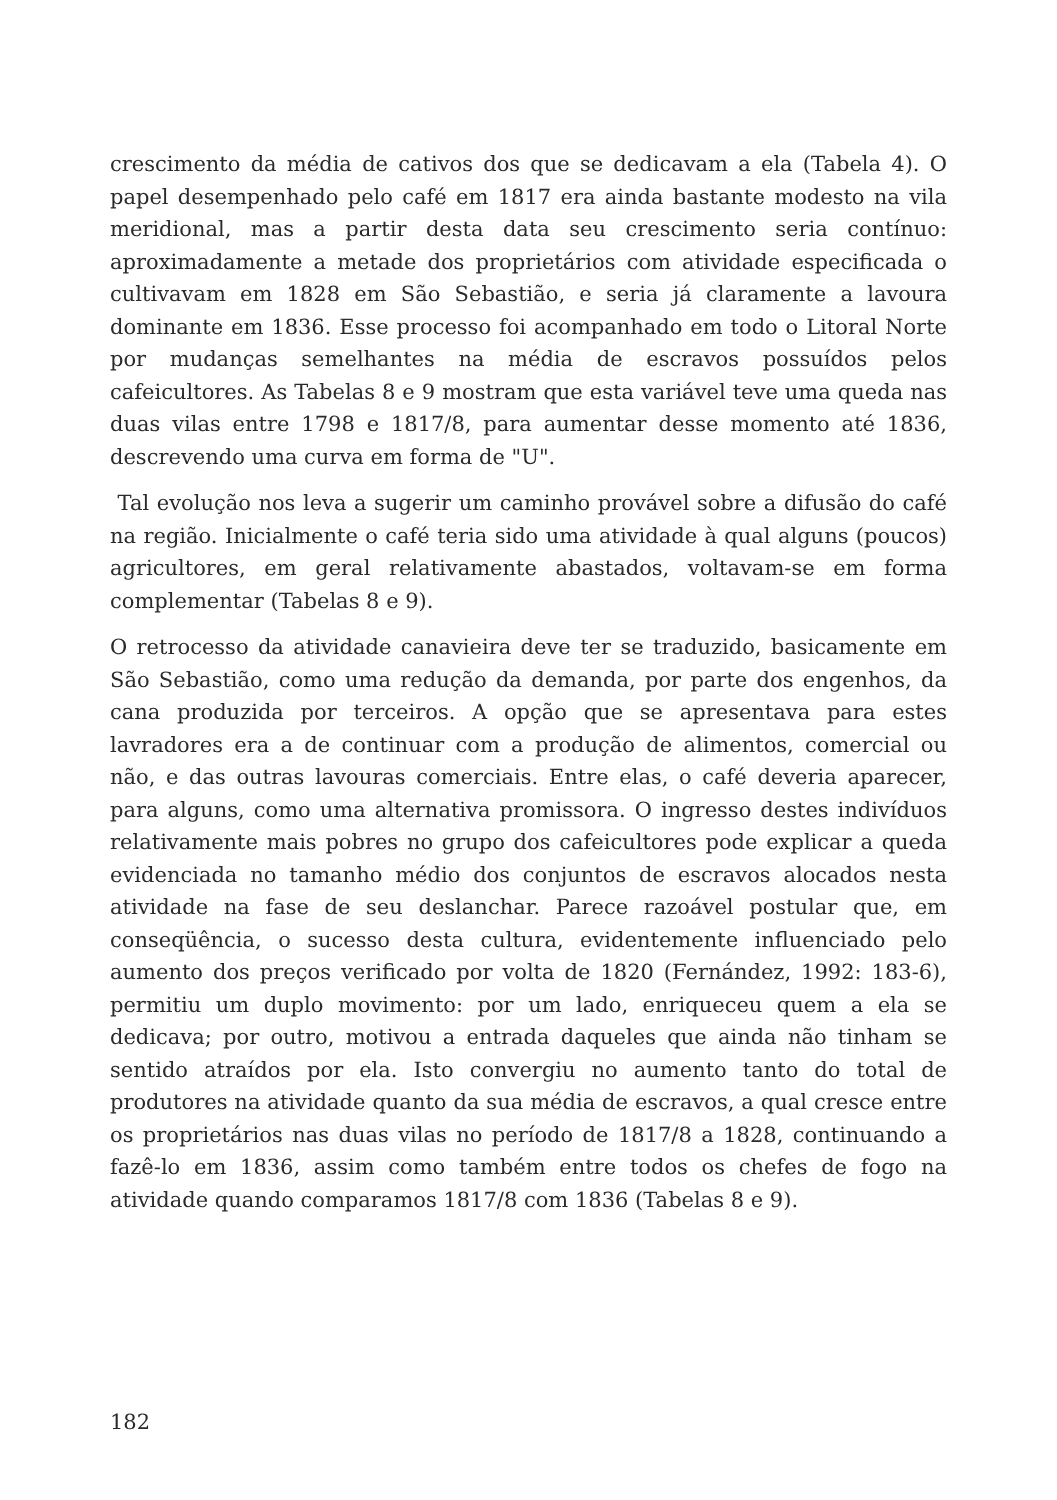crescimento da média de cativos dos que se dedicavam a ela (Tabela 4). O papel desempenhado pelo café em 1817 era ainda bastante modesto na vila meridional, mas a partir desta data seu crescimento seria contínuo: aproximadamente a metade dos proprietários com atividade especificada o cultivavam em 1828 em São Sebastião, e seria já claramente a lavoura dominante em 1836. Esse processo foi acompanhado em todo o Litoral Norte por mudanças semelhantes na média de escravos possuídos pelos cafeicultores. As Tabelas 8 e 9 mostram que esta variável teve uma queda nas duas vilas entre 1798 e 1817/8, para aumentar desse momento até 1836, descrevendo uma curva em forma de "U".
Tal evolução nos leva a sugerir um caminho provável sobre a difusão do café na região. Inicialmente o café teria sido uma atividade à qual alguns (poucos) agricultores, em geral relativamente abastados, voltavam-se em forma complementar (Tabelas 8 e 9).
O retrocesso da atividade canavieira deve ter se traduzido, basicamente em São Sebastião, como uma redução da demanda, por parte dos engenhos, da cana produzida por terceiros. A opção que se apresentava para estes lavradores era a de continuar com a produção de alimentos, comercial ou não, e das outras lavouras comerciais. Entre elas, o café deveria aparecer, para alguns, como uma alternativa promissora. O ingresso destes indivíduos relativamente mais pobres no grupo dos cafeicultores pode explicar a queda evidenciada no tamanho médio dos conjuntos de escravos alocados nesta atividade na fase de seu deslanchar. Parece razoável postular que, em conseqüência, o sucesso desta cultura, evidentemente influenciado pelo aumento dos preços verificado por volta de 1820 (Fernández, 1992: 183-6), permitiu um duplo movimento: por um lado, enriqueceu quem a ela se dedicava; por outro, motivou a entrada daqueles que ainda não tinham se sentido atraídos por ela. Isto convergiu no aumento tanto do total de produtores na atividade quanto da sua média de escravos, a qual cresce entre os proprietários nas duas vilas no período de 1817/8 a 1828, continuando a fazê-lo em 1836, assim como também entre todos os chefes de fogo na atividade quando comparamos 1817/8 com 1836 (Tabelas 8 e 9).
182